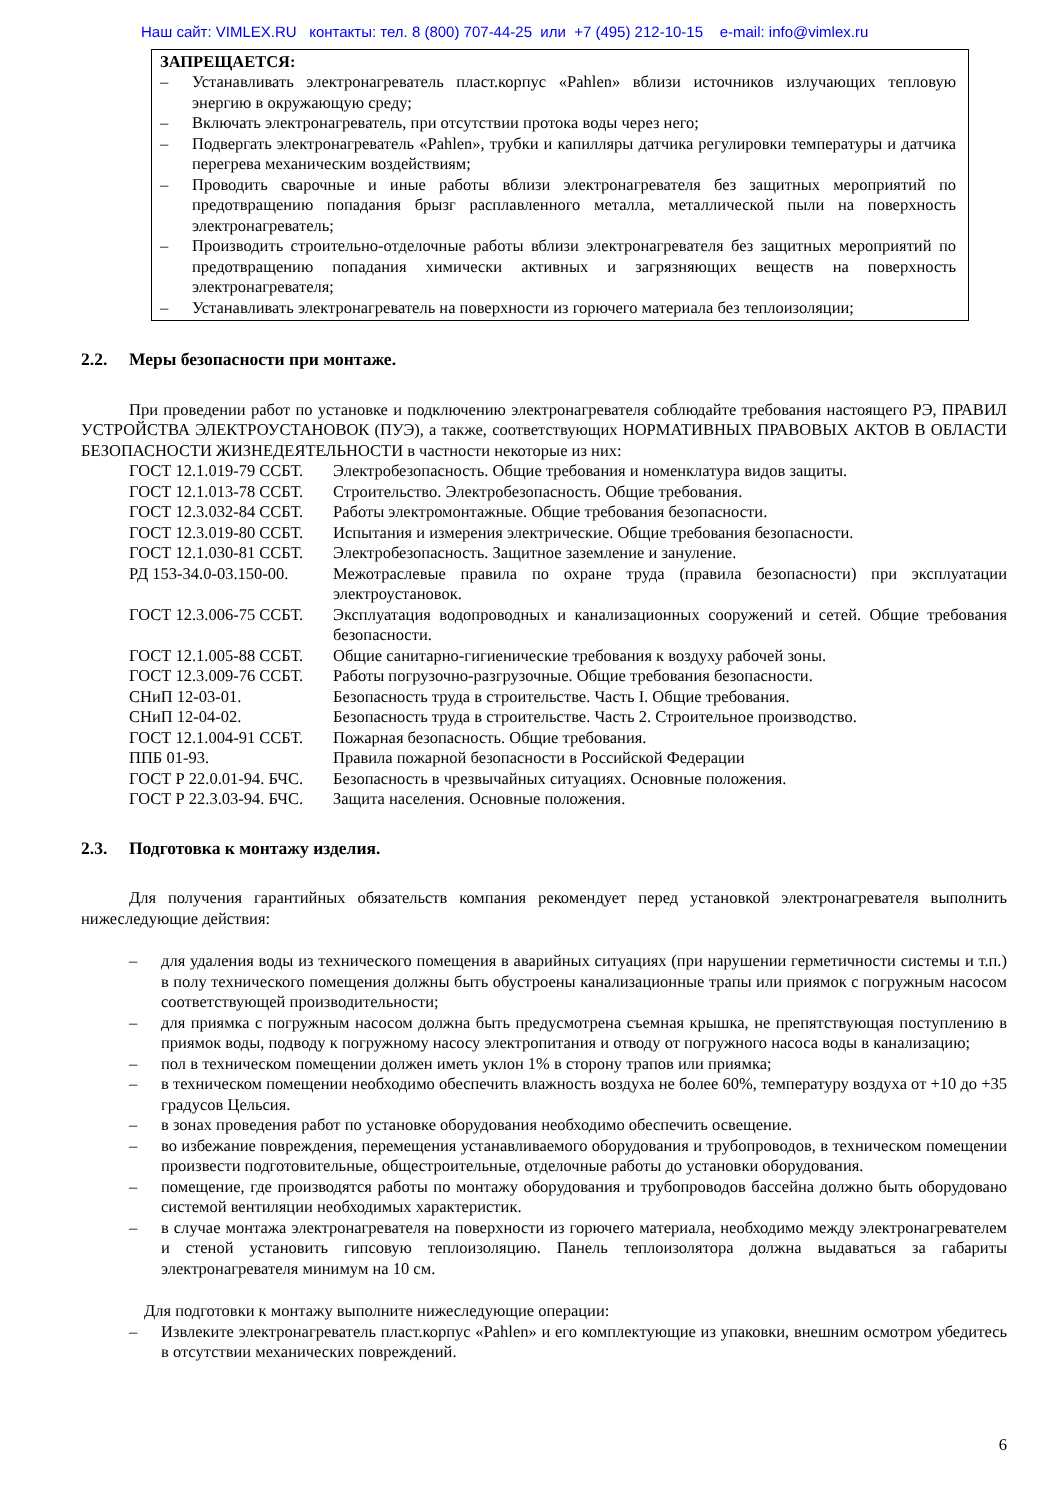Наш сайт: VIMLEX.RU контакты: тел. 8 (800) 707-44-25 или +7 (495) 212-10-15 e-mail: info@vimlex.ru
ЗАПРЕЩАЕТСЯ:
– Устанавливать электронагреватель пласт.корпус «Pahlen» вблизи источников излучающих тепловую энергию в окружающую среду;
– Включать электронагреватель, при отсутствии протока воды через него;
– Подвергать электронагреватель «Pahlen», трубки и капилляры датчика регулировки температуры и датчика перегрева механическим воздействиям;
– Проводить сварочные и иные работы вблизи электронагревателя без защитных мероприятий по предотвращению попадания брызг расплавленного металла, металлической пыли на поверхность электронагреватель;
– Производить строительно-отделочные работы вблизи электронагревателя без защитных мероприятий по предотвращению попадания химически активных и загрязняющих веществ на поверхность электронагревателя;
– Устанавливать электронагреватель на поверхности из горючего материала без теплоизоляции;
2.2. Меры безопасности при монтаже.
При проведении работ по установке и подключению электронагревателя соблюдайте требования настоящего РЭ, ПРАВИЛ УСТРОЙСТВА ЭЛЕКТРОУСТАНОВОК (ПУЭ), а также, соответствующих НОРМАТИВНЫХ ПРАВОВЫХ АКТОВ В ОБЛАСТИ БЕЗОПАСНОСТИ ЖИЗНЕДЕЯТЕЛЬНОСТИ в частности некоторые из них:
ГОСТ 12.1.019-79 ССБТ. Электробезопасность. Общие требования и номенклатура видов защиты.
ГОСТ 12.1.013-78 ССБТ. Строительство. Электробезопасность. Общие требования.
ГОСТ 12.3.032-84 ССБТ. Работы электромонтажные. Общие требования безопасности.
ГОСТ 12.3.019-80 ССБТ. Испытания и измерения электрические. Общие требования безопасности.
ГОСТ 12.1.030-81 ССБТ. Электробезопасность. Защитное заземление и зануление.
РД 153-34.0-03.150-00. Межотраслевые правила по охране труда (правила безопасности) при эксплуатации электроустановок.
ГОСТ 12.3.006-75 ССБТ. Эксплуатация водопроводных и канализационных сооружений и сетей. Общие требования безопасности.
ГОСТ 12.1.005-88 ССБТ. Общие санитарно-гигиенические требования к воздуху рабочей зоны.
ГОСТ 12.3.009-76 ССБТ. Работы погрузочно-разгрузочные. Общие требования безопасности.
СНиП 12-03-01. Безопасность труда в строительстве. Часть I. Общие требования.
СНиП 12-04-02. Безопасность труда в строительстве. Часть 2. Строительное производство.
ГОСТ 12.1.004-91 ССБТ. Пожарная безопасность. Общие требования.
ППБ 01-93. Правила пожарной безопасности в Российской Федерации
ГОСТ Р 22.0.01-94. БЧС. Безопасность в чрезвычайных ситуациях. Основные положения.
ГОСТ Р 22.3.03-94. БЧС. Защита населения. Основные положения.
2.3. Подготовка к монтажу изделия.
Для получения гарантийных обязательств компания рекомендует перед установкой электронагревателя выполнить нижеследующие действия:
– для удаления воды из технического помещения в аварийных ситуациях (при нарушении герметичности системы и т.п.) в полу технического помещения должны быть обустроены канализационные трапы или приямок с погружным насосом соответствующей производительности;
– для приямка с погружным насосом должна быть предусмотрена съемная крышка, не препятствующая поступлению в приямок воды, подводу к погружному насосу электропитания и отводу от погружного насоса воды в канализацию;
– пол в техническом помещении должен иметь уклон 1% в сторону трапов или приямка;
– в техническом помещении необходимо обеспечить влажность воздуха не более 60%, температуру воздуха от +10 до +35 градусов Цельсия.
– в зонах проведения работ по установке оборудования необходимо обеспечить освещение.
– во избежание повреждения, перемещения устанавливаемого оборудования и трубопроводов, в техническом помещении произвести подготовительные, общестроительные, отделочные работы до установки оборудования.
– помещение, где производятся работы по монтажу оборудования и трубопроводов бассейна должно быть оборудовано системой вентиляции необходимых характеристик.
– в случае монтажа электронагревателя на поверхности из горючего материала, необходимо между электронагревателем и стеной установить гипсовую теплоизоляцию. Панель теплоизолятора должна выдаваться за габариты электронагревателя минимум на 10 см.
Для подготовки к монтажу выполните нижеследующие операции:
– Извлеките электронагреватель пласт.корпус «Pahlen» и его комплектующие из упаковки, внешним осмотром убедитесь в отсутствии механических повреждений.
6